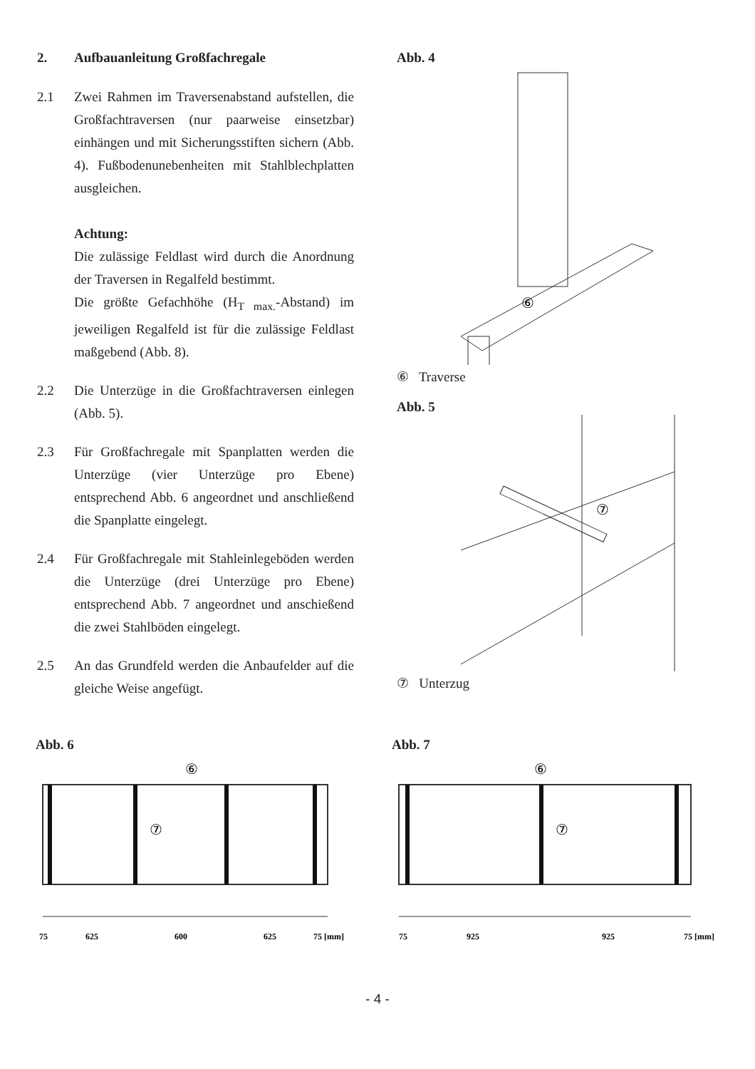2. Aufbauanleitung Großfachregale
2.1 Zwei Rahmen im Traversenabstand aufstellen, die Großfachtraversen (nur paarweise einsetzbar) einhängen und mit Sicherungsstiften sichern (Abb. 4). Fußbodenunebenheiten mit Stahlblechplatten ausgleichen.
Achtung:
Die zulässige Feldlast wird durch die Anordnung der Traversen in Regalfeld bestimmt.
Die größte Gefachhöhe (H<sub>T max.</sub>-Abstand) im jeweiligen Regalfeld ist für die zulässige Feldlast maßgebend (Abb. 8).
2.2 Die Unterzüge in die Großfachtraversen einlegen (Abb. 5).
2.3 Für Großfachregale mit Spanplatten werden die Unterzüge (vier Unterzüge pro Ebene) entsprechend Abb. 6 angeordnet und anschließend die Spanplatte eingelegt.
2.4 Für Großfachregale mit Stahleinlegeböden werden die Unterzüge (drei Unterzüge pro Ebene) entsprechend Abb. 7 angeordnet und anschießend die zwei Stahlböden eingelegt.
2.5 An das Grundfeld werden die Anbaufelder auf die gleiche Weise angefügt.
Abb. 4
⑥
⑥ Traverse
Abb. 5
⑦
⑦ Unterzug
Abb. 6
⑥
⑦
75
625
600
625
75 [mm]
Abb. 7
⑥
⑦
75
925
925
75 [mm]
- 4 -